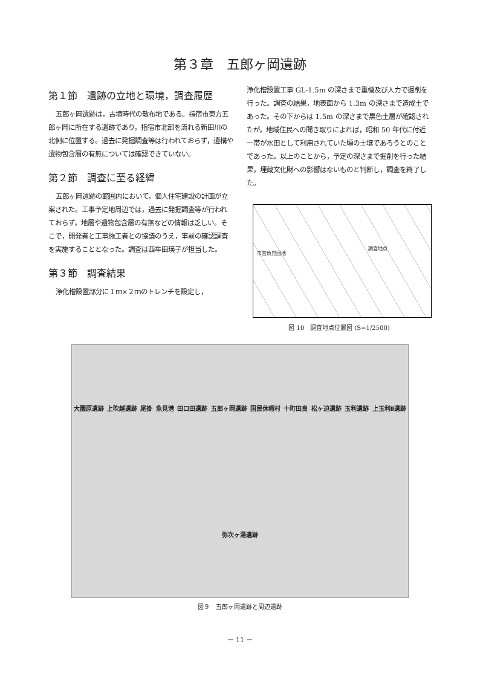第３章　五郎ヶ岡遺跡
第１節　遺跡の立地と環境，調査履歴
五郎ヶ岡遺跡は，古墳時代の散布地である。指宿市東方五郎ヶ岡に所在する遺跡であり，指宿市北部を流れる新田川の北側に位置する。過去に発掘調査等は行われておらず，遺構や遺物包含層の有無については確認できていない。
第２節　調査に至る経緯
五郎ヶ岡遺跡の範囲内において，個人住宅建設の計画が立案された。工事予定地周辺では，過去に発掘調査等が行われておらず，地層や遺物包含層の有無などの情報は乏しい。そこで，開発者と工事施工者との協議のうえ，事前の確認調査を実施することとなった。調査は西牟田瑛子が担当した。
第３節　調査結果
浄化槽設置部分に１ｍ×２ｍのトレンチを設定し，
浄化槽設置工事 GL-1.5m の深さまで重機及び人力で掘削を行った。調査の結果，地表面から 1.3m の深さまで造成土であった。その下からは 1.5m の深さまで黒色土層が確認されたが，地域住民への聞き取りによれば，昭和 50 年代に付近一帯が水田として利用されていた頃の土壌であろうとのことであった。以上のことから，予定の深さまで掘削を行った結果，埋蔵文化財への影響はないものと判断し，調査を終了した。
市営魚見団地
調査地点
図 10　調査地点位置図 (S=1/2500)
大園原遺跡 上吹越遺跡 尾掛 魚見港 田口田遺跡 五郎ヶ岡遺跡 国民休暇村 十町田良 松ヶ迫遺跡 玉利遺跡 上玉利Ⅱ遺跡 弥次ヶ湯遺跡
図９　五郎ヶ岡遺跡と周辺遺跡
－ 11 －